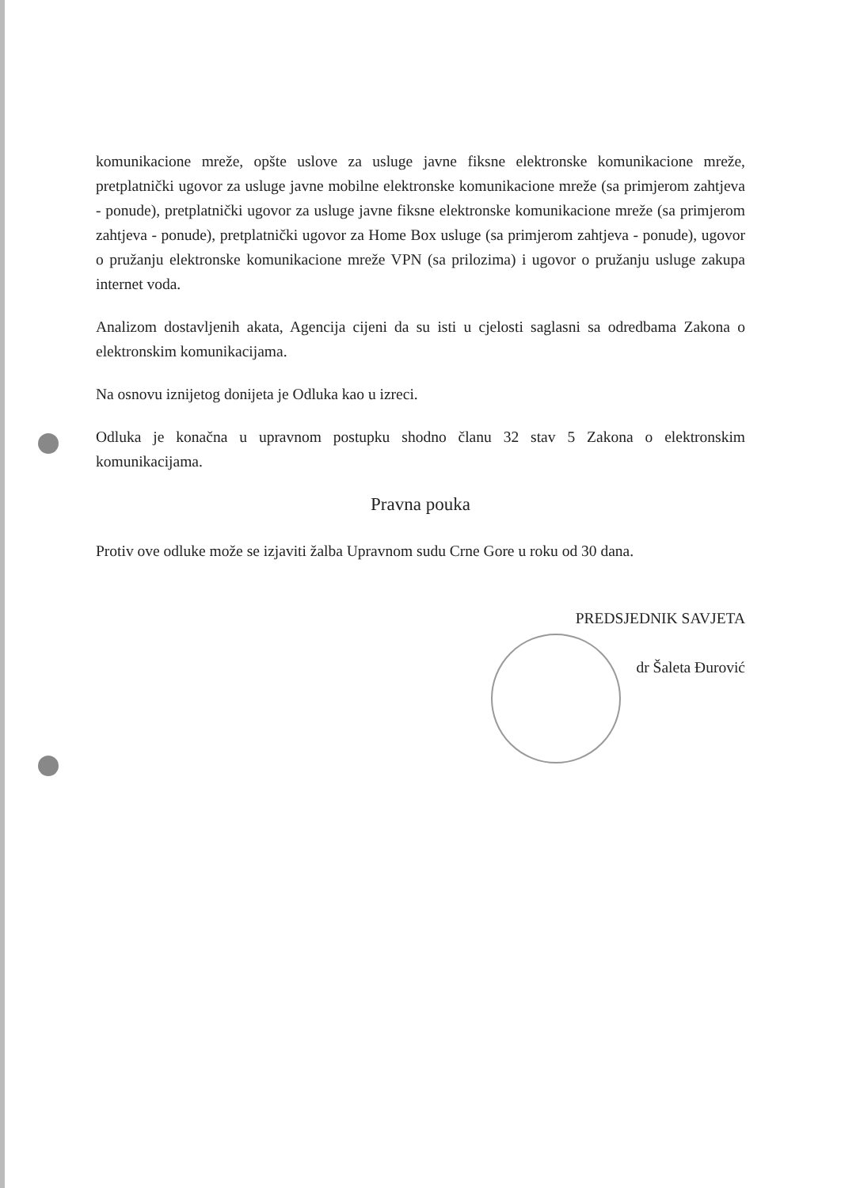komunikacione mreže, opšte uslove za usluge javne fiksne elektronske komunikacione mreže, pretplatnički ugovor za usluge javne mobilne elektronske komunikacione mreže (sa primjerom zahtjeva - ponude), pretplatnički ugovor za usluge javne fiksne elektronske komunikacione mreže (sa primjerom zahtjeva - ponude), pretplatnički ugovor za Home Box usluge (sa primjerom zahtjeva - ponude), ugovor o pružanju elektronske komunikacione mreže VPN (sa prilozima) i ugovor o pružanju usluge zakupa internet voda.
Analizom dostavljenih akata, Agencija cijeni da su isti u cjelosti saglasni sa odredbama Zakona o elektronskim komunikacijama.
Na osnovu iznijetog donijeta je Odluka kao u izreci.
Odluka je konačna u upravnom postupku shodno članu 32 stav 5 Zakona o elektronskim komunikacijama.
Pravna pouka
Protiv ove odluke može se izjaviti žalba Upravnom sudu Crne Gore u roku od 30 dana.
PREDSJEDNIK SAVJETA
dr Šaleta Đurović